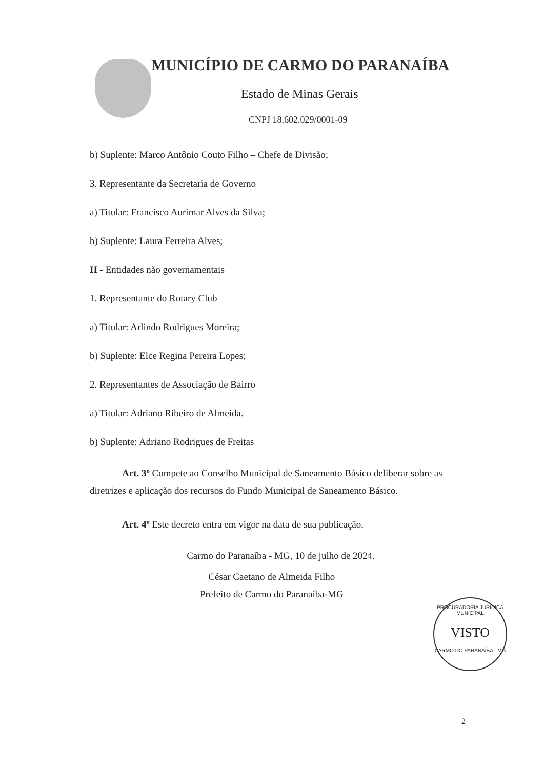MUNICÍPIO DE CARMO DO PARANAÍBA
Estado de Minas Gerais
CNPJ 18.602.029/0001-09
b) Suplente: Marco Antônio Couto Filho – Chefe de Divisão;
3. Representante da Secretaria de Governo
a) Titular: Francisco Aurimar Alves da Silva;
b) Suplente: Laura Ferreira Alves;
II - Entidades não governamentais
1. Representante do Rotary Club
a) Titular: Arlindo Rodrigues Moreira;
b) Suplente: Elce Regina Pereira Lopes;
2. Representantes de Associação de Bairro
a) Titular: Adriano Ribeiro de Almeida.
b) Suplente: Adriano Rodrigues de Freitas
Art. 3º Compete ao Conselho Municipal de Saneamento Básico deliberar sobre as diretrizes e aplicação dos recursos do Fundo Municipal de Saneamento Básico.
Art. 4º Este decreto entra em vigor na data de sua publicação.
Carmo do Paranaíba - MG, 10 de julho de 2024.
César Caetano de Almeida Filho
Prefeito de Carmo do Paranaíba-MG
PROCURADORIA JURÍDICA MUNICIPAL
VISTO
CARMO DO PARANAÍBA - MG
2